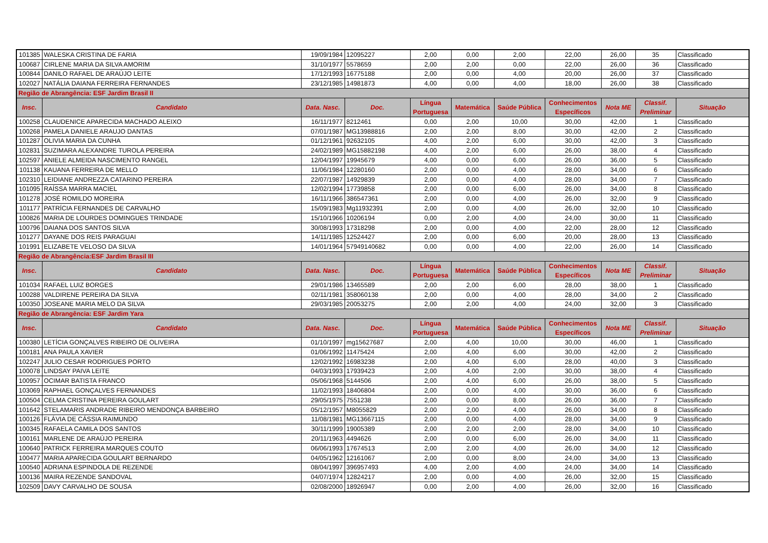| 101385 | WALESKA CRISTINA DE FARIA | 19/09/1984 | 12095227 | 2,00 | 0,00 | 2,00 | 22,00 | 26,00 | 35 | Classificado |
| 100687 | CIRLENE MARIA DA SILVA AMORIM | 31/10/1977 | 5578659 | 2,00 | 2,00 | 0,00 | 22,00 | 26,00 | 36 | Classificado |
| 100844 | DANILO RAFAEL DE ARAÚJO LEITE | 17/12/1993 | 16775188 | 2,00 | 0,00 | 4,00 | 20,00 | 26,00 | 37 | Classificado |
| 102027 | NATÁLIA DAIANA FERREIRA FERNANDES | 23/12/1985 | 14981873 | 4,00 | 0,00 | 4,00 | 18,00 | 26,00 | 38 | Classificado |
| Região de Abrangência: ESF Jardim Brasil II | | | | | | | | | | |
| Insc. | Candidato | Data. Nasc. | Doc. | Língua Portuguesa | Matemática | Saúde Pública | Conhecimentos Específicos | Nota ME | Classif. Preliminar | Situação |
| 100258 | CLAUDENICE APARECIDA MACHADO ALEIXO | 16/11/1977 | 8212461 | 0,00 | 2,00 | 10,00 | 30,00 | 42,00 | 1 | Classificado |
| 100268 | PAMELA DANIELE ARAUJO DANTAS | 07/01/1987 | MG13988816 | 2,00 | 2,00 | 8,00 | 30,00 | 42,00 | 2 | Classificado |
| 101287 | OLIVIA MARIA DA CUNHA | 01/12/1961 | 92632105 | 4,00 | 2,00 | 6,00 | 30,00 | 42,00 | 3 | Classificado |
| 102831 | SUZIMARA ALEXANDRE TUROLA PEREIRA | 24/02/1989 | MG15882198 | 4,00 | 2,00 | 6,00 | 26,00 | 38,00 | 4 | Classificado |
| 102597 | ANIELE ALMEIDA NASCIMENTO RANGEL | 12/04/1997 | 19945679 | 4,00 | 0,00 | 6,00 | 26,00 | 36,00 | 5 | Classificado |
| 101138 | KAUANA FERREIRA DE MELLO | 11/06/1984 | 12280160 | 2,00 | 0,00 | 4,00 | 28,00 | 34,00 | 6 | Classificado |
| 102310 | LEIDIANE ANDREZZA CATARINO PEREIRA | 22/07/1987 | 14929839 | 2,00 | 0,00 | 4,00 | 28,00 | 34,00 | 7 | Classificado |
| 101095 | RAÍSSA MARRA MACIEL | 12/02/1994 | 17739858 | 2,00 | 0,00 | 6,00 | 26,00 | 34,00 | 8 | Classificado |
| 101278 | JOSÉ ROMILDO MOREIRA | 16/11/1966 | 386547361 | 2,00 | 0,00 | 4,00 | 26,00 | 32,00 | 9 | Classificado |
| 101177 | PATRÍCIA FERNANDES DE CARVALHO | 15/09/1983 | Mg11932391 | 2,00 | 0,00 | 4,00 | 26,00 | 32,00 | 10 | Classificado |
| 100826 | MARIA DE LOURDES DOMINGUES TRINDADE | 15/10/1966 | 10206194 | 0,00 | 2,00 | 4,00 | 24,00 | 30,00 | 11 | Classificado |
| 100796 | DAIANA DOS SANTOS SILVA | 30/08/1993 | 17318298 | 2,00 | 0,00 | 4,00 | 22,00 | 28,00 | 12 | Classificado |
| 101277 | DAYANE DOS REIS PARAGUAI | 14/11/1985 | 12524427 | 2,00 | 0,00 | 6,00 | 20,00 | 28,00 | 13 | Classificado |
| 101991 | ELIZABETE VELOSO DA SILVA | 14/01/1964 | 57949140682 | 0,00 | 0,00 | 4,00 | 22,00 | 26,00 | 14 | Classificado |
| Região de Abrangência:ESF Jardim Brasil III | | | | | | | | | | |
| Insc. | Candidato | Data. Nasc. | Doc. | Língua Portuguesa | Matemática | Saúde Pública | Conhecimentos Específicos | Nota ME | Classif. Preliminar | Situação |
| 101034 | RAFAEL LUIZ BORGES | 29/01/1986 | 13465589 | 2,00 | 2,00 | 6,00 | 28,00 | 38,00 | 1 | Classificado |
| 100288 | VALDIRENE PEREIRA DA SILVA | 02/11/1981 | 358060138 | 2,00 | 0,00 | 4,00 | 28,00 | 34,00 | 2 | Classificado |
| 100350 | JOSEANE MARIA MELO DA SILVA | 29/03/1985 | 20053275 | 2,00 | 2,00 | 4,00 | 24,00 | 32,00 | 3 | Classificado |
| Região de Abrangência: ESF Jardim Yara | | | | | | | | | | |
| Insc. | Candidato | Data. Nasc. | Doc. | Língua Portuguesa | Matemática | Saúde Pública | Conhecimentos Específicos | Nota ME | Classif. Preliminar | Situação |
| 100380 | LETÍCIA GONÇALVES RIBEIRO DE OLIVEIRA | 01/10/1997 | mg15627687 | 2,00 | 4,00 | 10,00 | 30,00 | 46,00 | 1 | Classificado |
| 100181 | ANA PAULA XAVIER | 01/06/1992 | 11475424 | 2,00 | 4,00 | 6,00 | 30,00 | 42,00 | 2 | Classificado |
| 102247 | JULIO CESAR RODRIGUES PORTO | 12/02/1992 | 16983238 | 2,00 | 4,00 | 6,00 | 28,00 | 40,00 | 3 | Classificado |
| 100078 | LINDSAY PAIVA LEITE | 04/03/1993 | 17939423 | 2,00 | 4,00 | 2,00 | 30,00 | 38,00 | 4 | Classificado |
| 100957 | OCIMAR BATISTA FRANCO | 05/06/1968 | 5144506 | 2,00 | 4,00 | 6,00 | 26,00 | 38,00 | 5 | Classificado |
| 103069 | RAPHAEL GONÇALVES FERNANDES | 11/02/1993 | 18406804 | 2,00 | 0,00 | 4,00 | 30,00 | 36,00 | 6 | Classificado |
| 100504 | CELMA CRISTINA PEREIRA GOULART | 29/05/1975 | 7551238 | 2,00 | 0,00 | 8,00 | 26,00 | 36,00 | 7 | Classificado |
| 101642 | STELAMARIS ANDRADE RIBEIRO MENDONÇA BARBEIRO | 05/12/1957 | M8055829 | 2,00 | 2,00 | 4,00 | 26,00 | 34,00 | 8 | Classificado |
| 100126 | FLÁVIA DE CÁSSIA RAIMUNDO | 11/08/1981 | MG13667115 | 2,00 | 0,00 | 4,00 | 28,00 | 34,00 | 9 | Classificado |
| 100345 | RAFAELA CAMILA DOS SANTOS | 30/11/1999 | 19005389 | 2,00 | 2,00 | 2,00 | 28,00 | 34,00 | 10 | Classificado |
| 100161 | MARLENE DE ARAÚJO PEREIRA | 20/11/1963 | 4494626 | 2,00 | 0,00 | 6,00 | 26,00 | 34,00 | 11 | Classificado |
| 100640 | PATRICK FERREIRA MARQUES COUTO | 06/06/1993 | 17674513 | 2,00 | 2,00 | 4,00 | 26,00 | 34,00 | 12 | Classificado |
| 100477 | MARIA APARECIDA GOULART BERNARDO | 04/05/1962 | 12161067 | 2,00 | 0,00 | 8,00 | 24,00 | 34,00 | 13 | Classificado |
| 100540 | ADRIANA ESPINDOLA DE REZENDE | 08/04/1997 | 396957493 | 4,00 | 2,00 | 4,00 | 24,00 | 34,00 | 14 | Classificado |
| 100136 | MAIRA REZENDE SANDOVAL | 04/07/1974 | 12824217 | 2,00 | 0,00 | 4,00 | 26,00 | 32,00 | 15 | Classificado |
| 102509 | DAVY CARVALHO DE SOUSA | 02/08/2000 | 18926947 | 0,00 | 2,00 | 4,00 | 26,00 | 32,00 | 16 | Classificado |